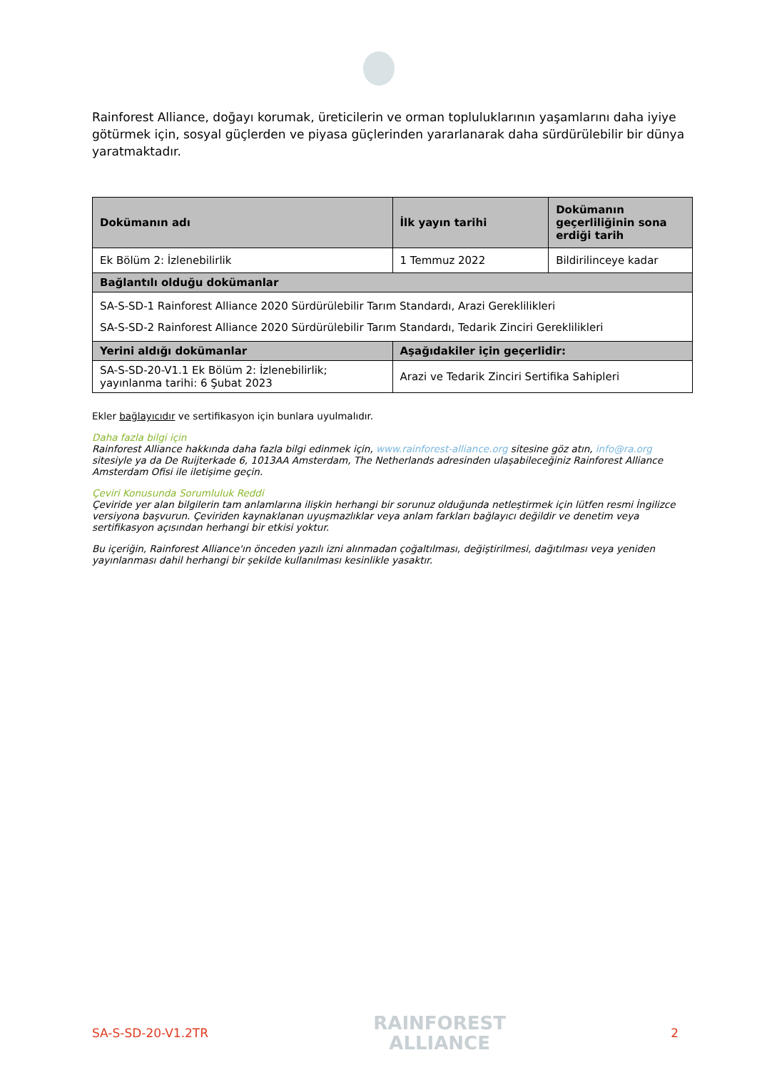Rainforest Alliance, doğayı korumak, üreticilerin ve orman topluluklarının yaşamlarını daha iyiye götürmek için, sosyal güçlerden ve piyasa güçlerinden yararlanarak daha sürdürülebilir bir dünya yaratmaktadır.
| Dokümanın adı | İlk yayın tarihi | Dokümanın geçerliliğinin sona erdiği tarih |
| --- | --- | --- |
| Ek Bölüm 2: İzlenebilirlik | 1 Temmuz 2022 | Bildirilinceye kadar |
| Bağlantılı olduğu dokümanlar | | |
| SA-S-SD-1 Rainforest Alliance 2020 Sürdürülebilir Tarım Standardı, Arazi Gereklilikleri SA-S-SD-2 Rainforest Alliance 2020 Sürdürülebilir Tarım Standardı, Tedarik Zinciri Gereklilikleri | | |
| Yerini aldığı dokümanlar | Aşağıdakiler için geçerlidir: | |
| SA-S-SD-20-V1.1 Ek Bölüm 2: İzlenebilirlik; yayınlanma tarihi: 6 Şubat 2023 | Arazi ve Tedarik Zinciri Sertifika Sahipleri | |
Ekler bağlayıcıdır ve sertifikasyon için bunlara uyulmalıdır.
Daha fazla bilgi için
Rainforest Alliance hakkında daha fazla bilgi edinmek için, www.rainforest-alliance.org sitesine göz atın, info@ra.org sitesiyle ya da De Ruijterkade 6, 1013AA Amsterdam, The Netherlands adresinden ulaşabileceğiniz Rainforest Alliance Amsterdam Ofisi ile iletişime geçin.
Çeviri Konusunda Sorumluluk Reddi
Çeviride yer alan bilgilerin tam anlamlarına ilişkin herhangi bir sorunuz olduğunda netleştirmek için lütfen resmi İngilizce versiyona başvurun. Çeviriden kaynaklanan uyuşmazlıklar veya anlam farkları bağlayıcı değildir ve denetim veya sertifikasyon açısından herhangi bir etkisi yoktur.
Bu içeriğin, Rainforest Alliance'ın önceden yazılı izni alınmadan çoğaltılması, değiştirilmesi, dağıtılması veya yeniden yayınlanması dahil herhangi bir şekilde kullanılması kesinlikle yasaktır.
SA-S-SD-20-V1.2TR
RAINFOREST
ALLIANCE
2